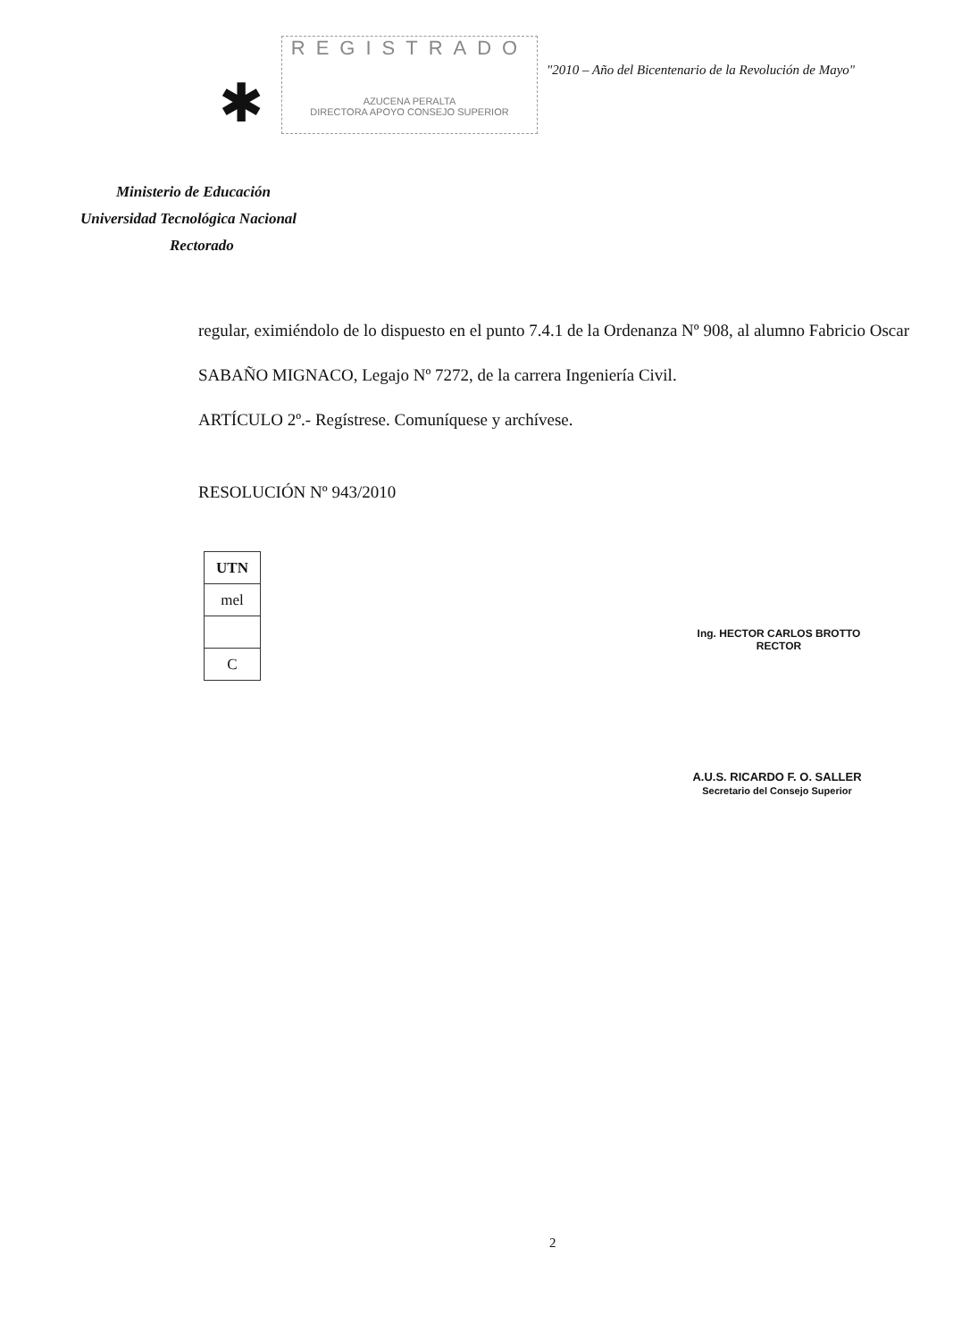✱
REGISTRADO
AZUCENA PERALTA
DIRECTORA APOYO CONSEJO SUPERIOR
"2010 – Año del Bicentenario de la Revolución de Mayo"
Ministerio de Educación
Universidad Tecnológica Nacional
Rectorado
regular, eximiéndolo de lo dispuesto en el punto 7.4.1 de la Ordenanza Nº 908, al alumno Fabricio Oscar SABAÑO MIGNACO, Legajo Nº 7272, de la carrera Ingeniería Civil.
ARTÍCULO 2º.- Regístrese. Comuníquese y archívese.
RESOLUCIÓN Nº 943/2010
| UTN |
| --- |
| mel |
| C |
Ing. HECTOR CARLOS BROTTO
RECTOR
A.U.S. RICARDO F. O. SALLER
Secretario del Consejo Superior
2